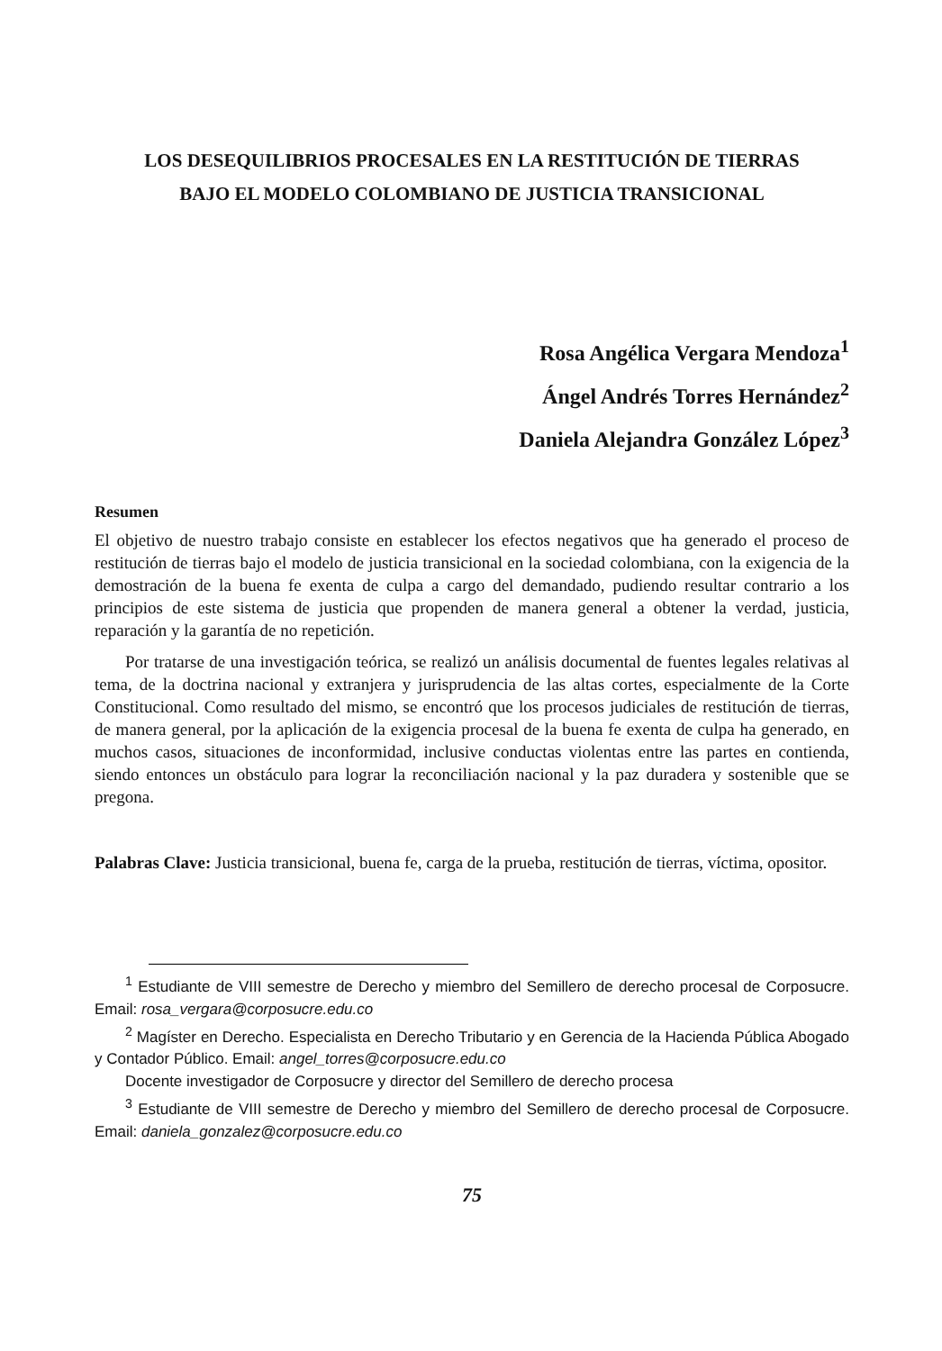LOS DESEQUILIBRIOS PROCESALES EN LA RESTITUCIÓN DE TIERRAS BAJO EL MODELO COLOMBIANO DE JUSTICIA TRANSICIONAL
Rosa Angélica Vergara Mendoza<sup>1</sup>
Ángel Andrés Torres Hernández<sup>2</sup>
Daniela Alejandra González López<sup>3</sup>
Resumen
El objetivo de nuestro trabajo consiste en establecer los efectos negativos que ha generado el proceso de restitución de tierras bajo el modelo de justicia transicional en la sociedad colombiana, con la exigencia de la demostración de la buena fe exenta de culpa a cargo del demandado, pudiendo resultar contrario a los principios de este sistema de justicia que propenden de manera general a obtener la verdad, justicia, reparación y la garantía de no repetición.
Por tratarse de una investigación teórica, se realizó un análisis documental de fuentes legales relativas al tema, de la doctrina nacional y extranjera y jurisprudencia de las altas cortes, especialmente de la Corte Constitucional. Como resultado del mismo, se encontró que los procesos judiciales de restitución de tierras, de manera general, por la aplicación de la exigencia procesal de la buena fe exenta de culpa ha generado, en muchos casos, situaciones de inconformidad, inclusive conductas violentas entre las partes en contienda, siendo entonces un obstáculo para lograr la reconciliación nacional y la paz duradera y sostenible que se pregona.
Palabras Clave: Justicia transicional, buena fe, carga de la prueba, restitución de tierras, víctima, opositor.
<sup>1</sup> Estudiante de VIII semestre de Derecho y miembro del Semillero de derecho procesal de Corposucre. Email: rosa_vergara@corposucre.edu.co
<sup>2</sup> Magíster en Derecho. Especialista en Derecho Tributario y en Gerencia de la Hacienda Pública Abogado y Contador Público. Email: angel_torres@corposucre.edu.co
Docente investigador de Corposucre y director del Semillero de derecho procesa
<sup>3</sup> Estudiante de VIII semestre de Derecho y miembro del Semillero de derecho procesal de Corposucre. Email: daniela_gonzalez@corposucre.edu.co
75